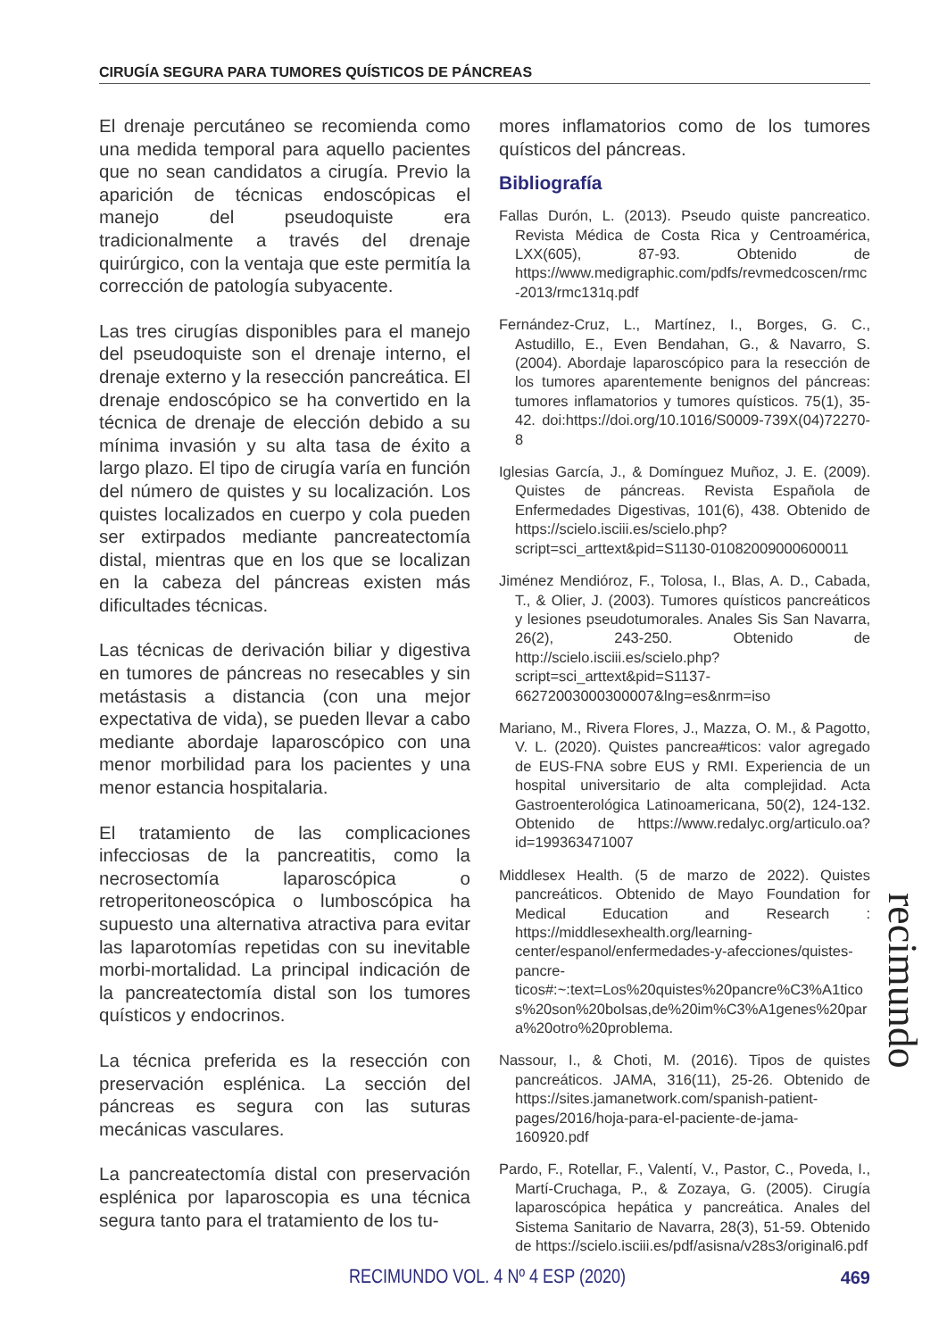CIRUGÍA SEGURA PARA TUMORES QUÍSTICOS DE PÁNCREAS
El drenaje percutáneo se recomienda como una medida temporal para aquello pacientes que no sean candidatos a cirugía. Previo la aparición de técnicas endoscópicas el manejo del pseudoquiste era tradicionalmente a través del drenaje quirúrgico, con la ventaja que este permitía la corrección de patología subyacente.
Las tres cirugías disponibles para el manejo del pseudoquiste son el drenaje interno, el drenaje externo y la resección pancreática. El drenaje endoscópico se ha convertido en la técnica de drenaje de elección debido a su mínima invasión y su alta tasa de éxito a largo plazo. El tipo de cirugía varía en función del número de quistes y su localización. Los quistes localizados en cuerpo y cola pueden ser extirpados mediante pancreatectomía distal, mientras que en los que se localizan en la cabeza del páncreas existen más dificultades técnicas.
Las técnicas de derivación biliar y digestiva en tumores de páncreas no resecables y sin metástasis a distancia (con una mejor expectativa de vida), se pueden llevar a cabo mediante abordaje laparoscópico con una menor morbilidad para los pacientes y una menor estancia hospitalaria.
El tratamiento de las complicaciones infecciosas de la pancreatitis, como la necrosectomía laparoscópica o retroperitoneoscópica o lumboscópica ha supuesto una alternativa atractiva para evitar las laparotomías repetidas con su inevitable morbi-mortalidad. La principal indicación de la pancreatectomía distal son los tumores quísticos y endocrinos.
La técnica preferida es la resección con preservación esplénica. La sección del páncreas es segura con las suturas mecánicas vasculares.
La pancreatectomía distal con preservación esplénica por laparoscopia es una técnica segura tanto para el tratamiento de los tu-
mores inflamatorios como de los tumores quísticos del páncreas.
Bibliografía
Fallas Durón, L. (2013). Pseudo quiste pancreatico. Revista Médica de Costa Rica y Centroamérica, LXX(605), 87-93. Obtenido de https://www.medigraphic.com/pdfs/revmedcoscen/rmc-2013/rmc131q.pdf
Fernández-Cruz, L., Martínez, I., Borges, G. C., Astudillo, E., Even Bendahan, G., & Navarro, S. (2004). Abordaje laparoscópico para la resección de los tumores aparentemente benignos del páncreas: tumores inflamatorios y tumores quísticos. 75(1), 35-42. doi:https://doi.org/10.1016/S0009-739X(04)72270-8
Iglesias García, J., & Domínguez Muñoz, J. E. (2009). Quistes de páncreas. Revista Española de Enfermedades Digestivas, 101(6), 438. Obtenido de https://scielo.isciii.es/scielo.php?script=sci_arttext&pid=S1130-01082009000600011
Jiménez Mendióroz, F., Tolosa, I., Blas, A. D., Cabada, T., & Olier, J. (2003). Tumores quísticos pancreáticos y lesiones pseudotumorales. Anales Sis San Navarra, 26(2), 243-250. Obtenido de http://scielo.isciii.es/scielo.php?script=sci_arttext&pid=S1137-66272003000300007&lng=es&nrm=iso
Mariano, M., Rivera Flores, J., Mazza, O. M., & Pagotto, V. L. (2020). Quistes pancrea#ticos: valor agregado de EUS-FNA sobre EUS y RMI. Experiencia de un hospital universitario de alta complejidad. Acta Gastroenterológica Latinoamericana, 50(2), 124-132. Obtenido de https://www.redalyc.org/articulo.oa?id=199363471007
Middlesex Health. (5 de marzo de 2022). Quistes pancreáticos. Obtenido de Mayo Foundation for Medical Education and Research : https://middlesexhealth.org/learning-center/espanol/enfermedades-y-afecciones/quistes-pancre-ticos#:~:text=Los%20quistes%20pancre%C3%A1ticos%20son%20bolsas,de%20im%C3%A1genes%20para%20otro%20problema.
Nassour, I., & Choti, M. (2016). Tipos de quistes pancreáticos. JAMA, 316(11), 25-26. Obtenido de https://sites.jamanetwork.com/spanish-patient-pages/2016/hoja-para-el-paciente-de-jama-160920.pdf
Pardo, F., Rotellar, F., Valentí, V., Pastor, C., Poveda, I., Martí-Cruchaga, P., & Zozaya, G. (2005). Cirugía laparoscópica hepática y pancreática. Anales del Sistema Sanitario de Navarra, 28(3), 51-59. Obtenido de https://scielo.isciii.es/pdf/asisna/v28s3/original6.pdf
recimundo
RECIMUNDO VOL. 4 Nº 4 ESP (2020) 469